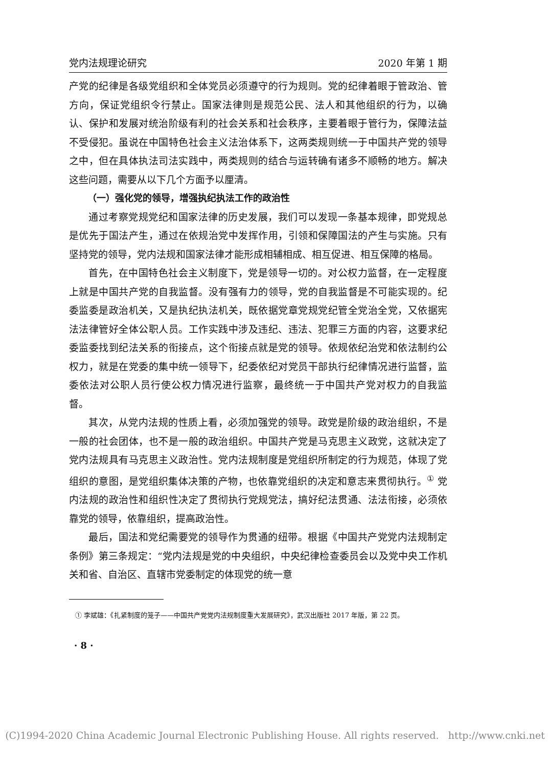党内法规理论研究 2020 年第 1 期
产党的纪律是各级党组织和全体党员必须遵守的行为规则。党的纪律着眼于管政治、管方向，保证党组织令行禁止。国家法律则是规范公民、法人和其他组织的行为，以确认、保护和发展对统治阶级有利的社会关系和社会秩序，主要着眼于管行为，保障法益不受侵犯。虽说在中国特色社会主义法治体系下，这两类规则统一于中国共产党的领导之中，但在具体执法司法实践中，两类规则的结合与运转确有诸多不顺畅的地方。解决这些问题，需要从以下几个方面予以厘清。
（一）强化党的领导，增强执纪执法工作的政治性
通过考察党规党纪和国家法律的历史发展，我们可以发现一条基本规律，即党规总是优先于国法产生，通过在依规治党中发挥作用，引领和保障国法的产生与实施。只有坚持党的领导，党内法规和国家法律才能形成相辅相成、相互促进、相互保障的格局。
首先，在中国特色社会主义制度下，党是领导一切的。对公权力监督，在一定程度上就是中国共产党的自我监督。没有强有力的领导，党的自我监督是不可能实现的。纪委监委是政治机关，又是执纪执法机关，既依据党章党规党纪管全党治全党，又依据宪法法律管好全体公职人员。工作实践中涉及违纪、违法、犯罪三方面的内容，这要求纪委监委找到纪法关系的衔接点，这个衔接点就是党的领导。依规依纪治党和依法制约公权力，就是在党委的集中统一领导下，纪委依纪对党员干部执行纪律情况进行监督，监委依法对公职人员行使公权力情况进行监察，最终统一于中国共产党对权力的自我监督。
其次，从党内法规的性质上看，必须加强党的领导。政党是阶级的政治组织，不是一般的社会团体，也不是一般的政治组织。中国共产党是马克思主义政党，这就决定了党内法规具有马克思主义政治性。党内法规制度是党组织所制定的行为规范，体现了党组织的意图，是党组织集体决策的产物，也依靠党组织的决定和意志来贯彻执行。<sup>①</sup> 党内法规的政治性和组织性决定了贯彻执行党规党法，搞好纪法贯通、法法衔接，必须依靠党的领导，依靠组织，提高政治性。
最后，国法和党纪需要党的领导作为贯通的纽带。根据《中国共产党党内法规制定条例》第三条规定：“党内法规是党的中央组织，中央纪律检查委员会以及党中央工作机关和省、自治区、直辖市党委制定的体现党的统一意
① 李斌雄：《扎紧制度的笼子——中国共产党党内法规制度重大发展研究》，武汉出版社 2017 年版，第 22 页。
· 8 ·
(C)1994-2020 China Academic Journal Electronic Publishing House. All rights reserved. http://www.cnki.net